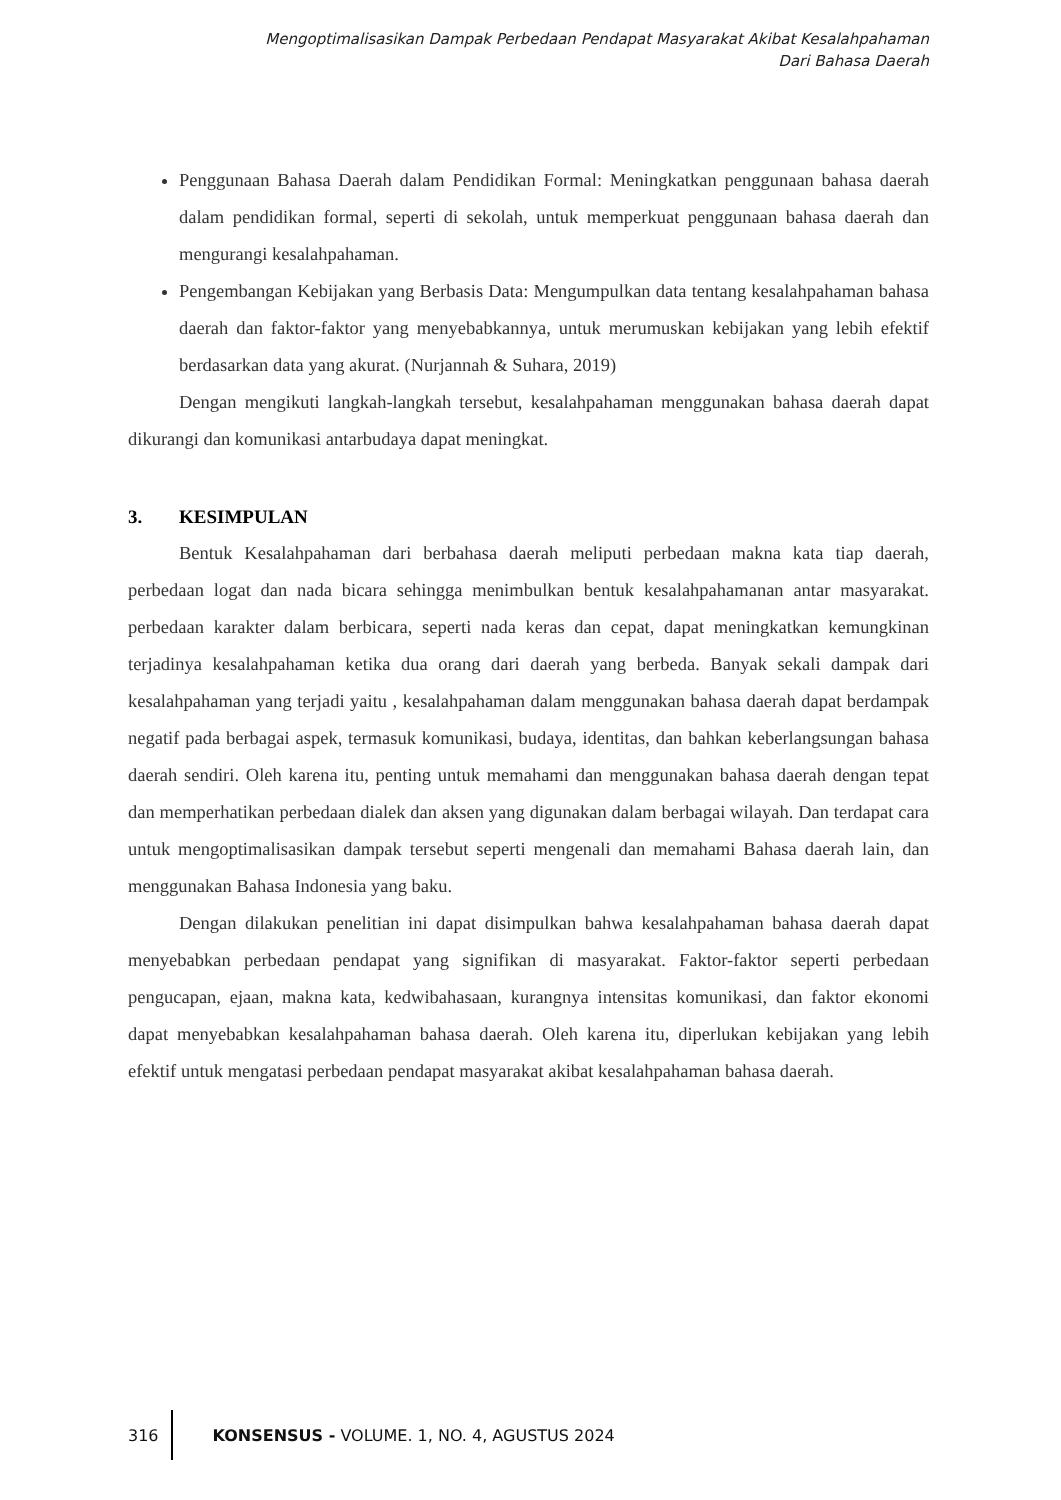Mengoptimalisasikan Dampak Perbedaan Pendapat Masyarakat Akibat Kesalahpahaman
Dari Bahasa Daerah
Penggunaan Bahasa Daerah dalam Pendidikan Formal: Meningkatkan penggunaan bahasa daerah dalam pendidikan formal, seperti di sekolah, untuk memperkuat penggunaan bahasa daerah dan mengurangi kesalahpahaman.
Pengembangan Kebijakan yang Berbasis Data: Mengumpulkan data tentang kesalahpahaman bahasa daerah dan faktor-faktor yang menyebabkannya, untuk merumuskan kebijakan yang lebih efektif berdasarkan data yang akurat. (Nurjannah & Suhara, 2019)
Dengan mengikuti langkah-langkah tersebut, kesalahpahaman menggunakan bahasa daerah dapat dikurangi dan komunikasi antarbudaya dapat meningkat.
3. KESIMPULAN
Bentuk Kesalahpahaman dari berbahasa daerah meliputi perbedaan makna kata tiap daerah, perbedaan logat dan nada bicara sehingga menimbulkan bentuk kesalahpahamanan antar masyarakat. perbedaan karakter dalam berbicara, seperti nada keras dan cepat, dapat meningkatkan kemungkinan terjadinya kesalahpahaman ketika dua orang dari daerah yang berbeda. Banyak sekali dampak dari kesalahpahaman yang terjadi yaitu , kesalahpahaman dalam menggunakan bahasa daerah dapat berdampak negatif pada berbagai aspek, termasuk komunikasi, budaya, identitas, dan bahkan keberlangsungan bahasa daerah sendiri. Oleh karena itu, penting untuk memahami dan menggunakan bahasa daerah dengan tepat dan memperhatikan perbedaan dialek dan aksen yang digunakan dalam berbagai wilayah. Dan terdapat cara untuk mengoptimalisasikan dampak tersebut seperti mengenali dan memahami Bahasa daerah lain, dan menggunakan Bahasa Indonesia yang baku.
Dengan dilakukan penelitian ini dapat disimpulkan bahwa kesalahpahaman bahasa daerah dapat menyebabkan perbedaan pendapat yang signifikan di masyarakat. Faktor-faktor seperti perbedaan pengucapan, ejaan, makna kata, kedwibahasaan, kurangnya intensitas komunikasi, dan faktor ekonomi dapat menyebabkan kesalahpahaman bahasa daerah. Oleh karena itu, diperlukan kebijakan yang lebih efektif untuk mengatasi perbedaan pendapat masyarakat akibat kesalahpahaman bahasa daerah.
316
KONSENSUS - VOLUME. 1, NO. 4, AGUSTUS 2024